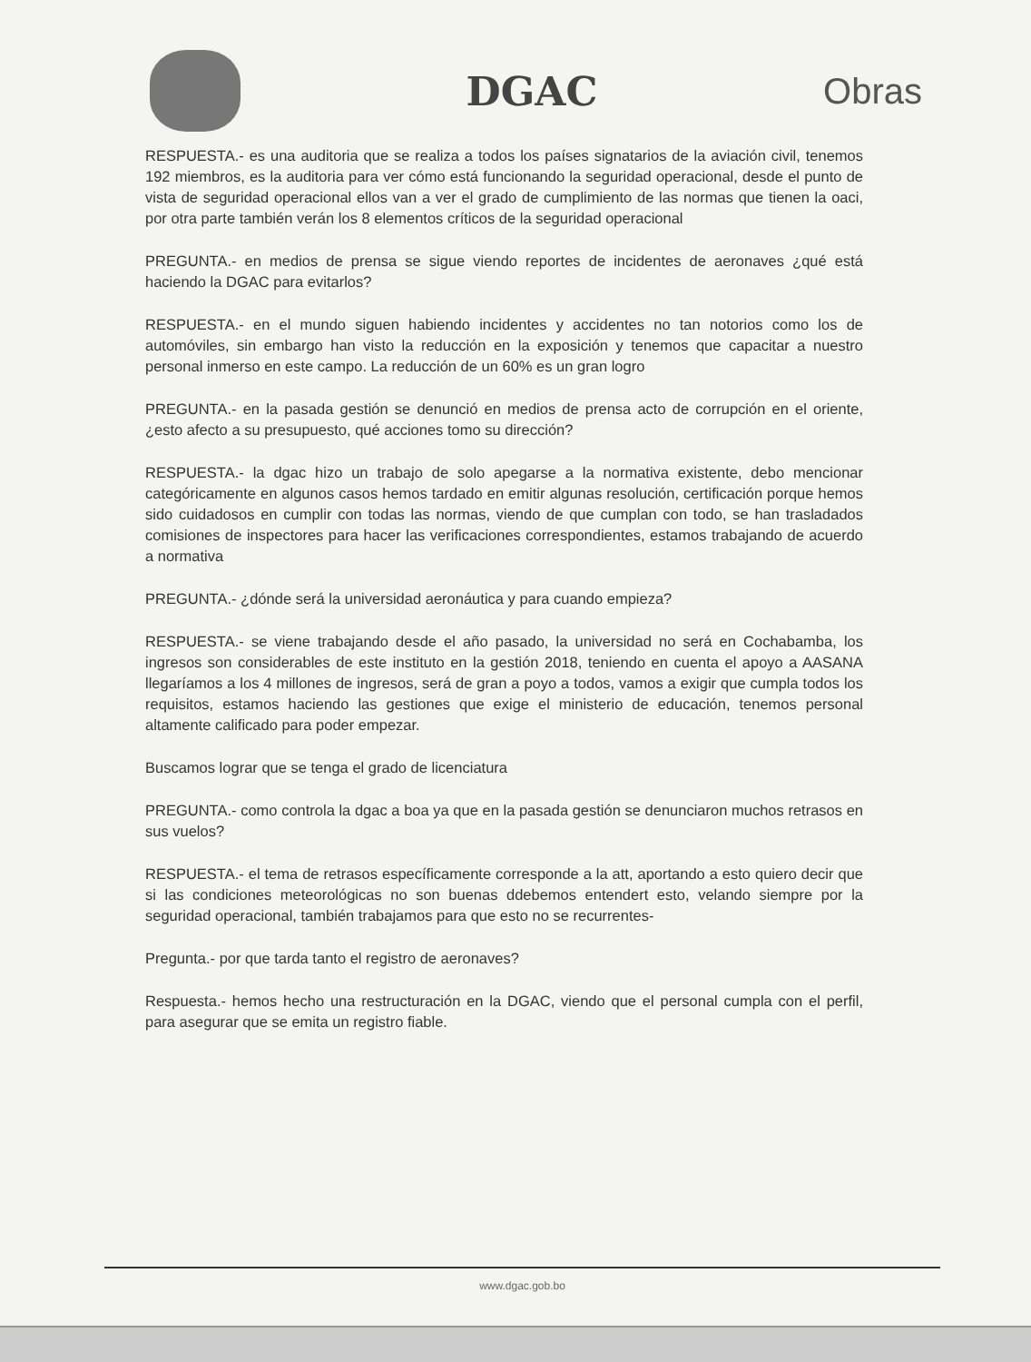DGAC Obras
RESPUESTA.- es una auditoria que se realiza a todos los países signatarios de la aviación civil, tenemos 192 miembros, es la auditoria para ver cómo está funcionando la seguridad operacional, desde el punto de vista de seguridad operacional ellos van a ver el grado de cumplimiento de las normas que tienen la oaci, por otra parte también verán los 8 elementos críticos de la seguridad operacional
PREGUNTA.- en medios de prensa se sigue viendo reportes de incidentes de aeronaves ¿qué está haciendo la DGAC para evitarlos?
RESPUESTA.- en el mundo siguen habiendo incidentes y accidentes no tan notorios como los de automóviles, sin embargo han visto la reducción en la exposición y tenemos que capacitar a nuestro personal inmerso en este campo. La reducción de un 60% es un gran logro
PREGUNTA.- en la pasada gestión se denunció en medios de prensa acto de corrupción en el oriente, ¿esto afecto a su presupuesto, qué acciones tomo su dirección?
RESPUESTA.- la dgac hizo un trabajo de solo apegarse a la normativa existente, debo mencionar categóricamente en algunos casos hemos tardado en emitir algunas resolución, certificación porque hemos sido cuidadosos en cumplir con todas las normas, viendo de que cumplan con todo, se han trasladados comisiones de inspectores para hacer las verificaciones correspondientes, estamos trabajando de acuerdo a normativa
PREGUNTA.- ¿dónde será la universidad aeronáutica y para cuando empieza?
RESPUESTA.- se viene trabajando desde el año pasado, la universidad no será en Cochabamba, los ingresos son considerables de este instituto en la gestión 2018, teniendo en cuenta el apoyo a AASANA llegaríamos a los 4 millones de ingresos, será de gran a poyo a todos, vamos a exigir que cumpla todos los requisitos, estamos haciendo las gestiones que exige el ministerio de educación, tenemos personal altamente calificado para poder empezar.
Buscamos lograr que se tenga el grado de licenciatura
PREGUNTA.- como controla la dgac a boa ya que en la pasada gestión se denunciaron muchos retrasos en sus vuelos?
RESPUESTA.- el tema de retrasos específicamente corresponde a la att, aportando a esto quiero decir que si las condiciones meteorológicas no son buenas ddebemos entendert esto, velando siempre por la seguridad operacional, también trabajamos para que esto no se recurrentes-
Pregunta.- por que tarda tanto el registro de aeronaves?
Respuesta.- hemos hecho una restructuración en la DGAC, viendo que el personal cumpla con el perfil, para asegurar que se emita un registro fiable.
www.dgac.gob.bo